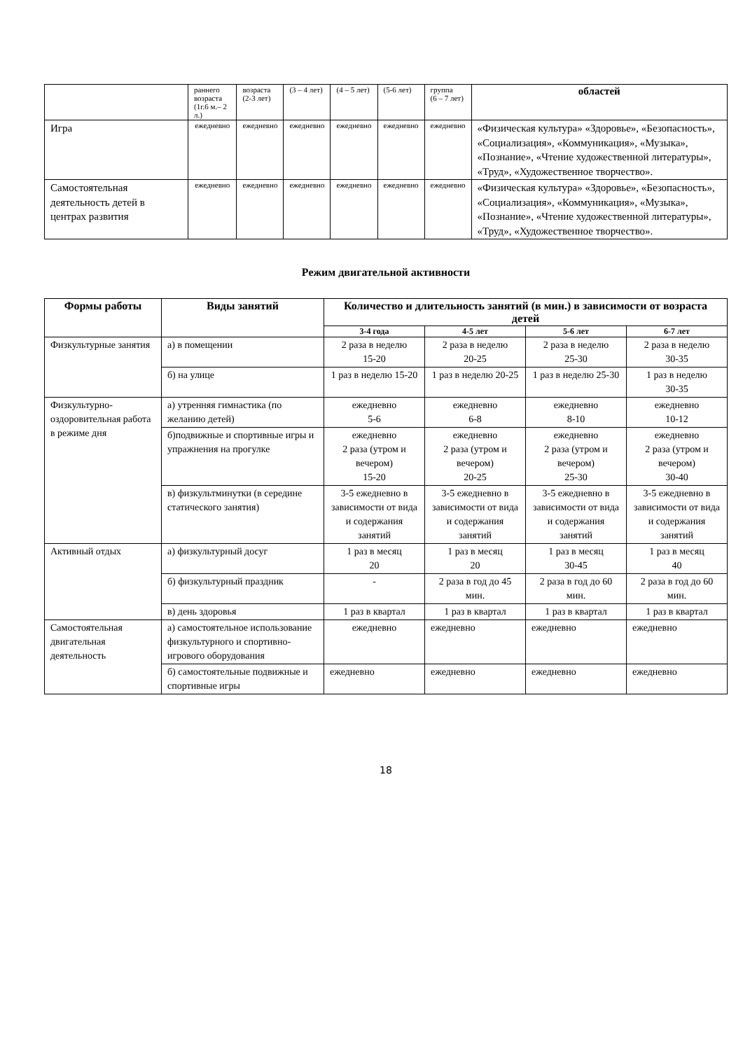| | раннего возраста (1г.6 м.– 2 л.) | возраста (2-3 лет) | (3 – 4 лет) | (4 – 5 лет) | (5-6 лет) | группа (6 – 7 лет) | областей |
| Игра | ежедневно | ежедневно | ежедневно | ежедневно | ежедневно | ежедневно | «Физическая культура» «Здоровье», «Безопасность», «Социализация», «Коммуникация», «Музыка», «Познание», «Чтение художественной литературы», «Труд», «Художественное творчество». |
| Самостоятельная деятельность детей в центрах развития | ежедневно | ежедневно | ежедневно | ежедневно | ежедневно | ежедневно | «Физическая культура» «Здоровье», «Безопасность», «Социализация», «Коммуникация», «Музыка», «Познание», «Чтение художественной литературы», «Труд», «Художественное творчество». |
Режим двигательной активности
| Формы работы | Виды занятий | Количество и длительность занятий (в мин.) в зависимости от возраста детей | | | |
| --- | --- | --- | --- | --- | --- |
| | | 3-4 года | 4-5 лет | 5-6 лет | 6-7 лет |
| Физкультурные занятия | а) в помещении | 2 раза в неделю 15-20 | 2 раза в неделю 20-25 | 2 раза в неделю 25-30 | 2 раза в неделю 30-35 |
| | б) на улице | 1 раз в неделю 15-20 | 1 раз в неделю 20-25 | 1 раз в неделю 25-30 | 1 раз в неделю 30-35 |
| Физкультурно-оздоровительная работа в режиме дня | а) утренняя гимнастика (по желанию детей) | ежедневно 5-6 | ежедневно 6-8 | ежедневно 8-10 | ежедневно 10-12 |
| | б)подвижные и спортивные игры и упражнения на прогулке | ежедневно 2 раза (утром и вечером) 15-20 | ежедневно 2 раза (утром и вечером) 20-25 | ежедневно 2 раза (утром и вечером) 25-30 | ежедневно 2 раза (утром и вечером) 30-40 |
| | в) физкультминутки (в середине статического занятия) | 3-5 ежедневно в зависимости от вида и содержания занятий | 3-5 ежедневно в зависимости от вида и содержания занятий | 3-5 ежедневно в зависимости от вида и содержания занятий | 3-5 ежедневно в зависимости от вида и содержания занятий |
| Активный отдых | а) физкультурный досуг | 1 раз в месяц 20 | 1 раз в месяц 20 | 1 раз в месяц 30-45 | 1 раз в месяц 40 |
| | б) физкультурный праздник | - | 2 раза в год до 45 мин. | 2 раза в год до 60 мин. | 2 раза в год до 60 мин. |
| | в) день здоровья | 1 раз в квартал | 1 раз в квартал | 1 раз в квартал | 1 раз в квартал |
| Самостоятельная двигательная деятельность | а) самостоятельное использование физкультурного и спортивно-игрового оборудования | ежедневно | ежедневно | ежедневно | ежедневно |
| | б) самостоятельные подвижные и спортивные игры | ежедневно | ежедневно | ежедневно | ежедневно |
18